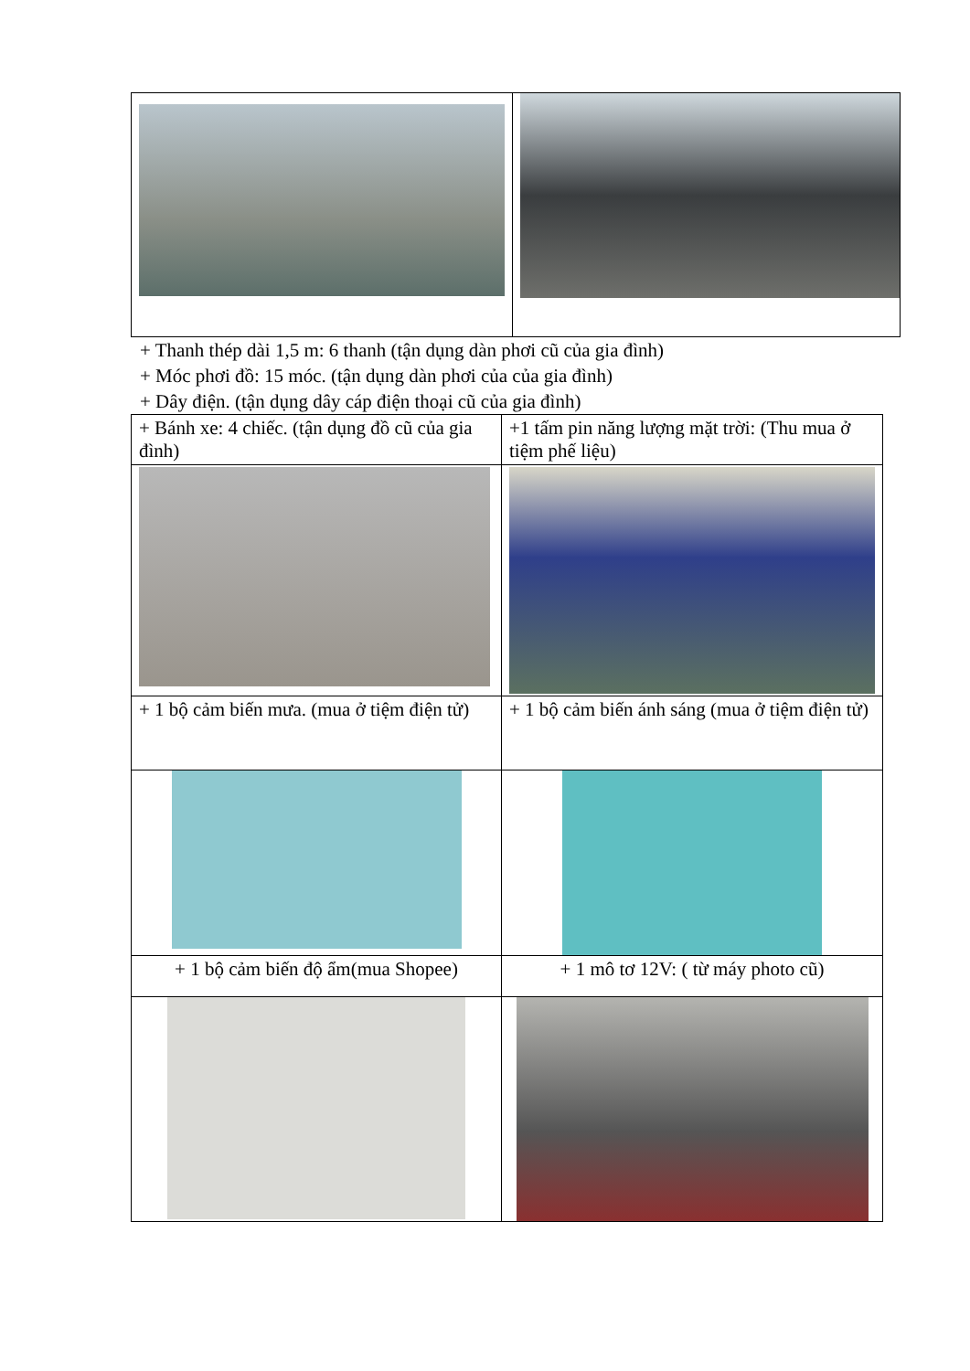+ Thanh thép dài 1,5 m: 6 thanh (tận dụng dàn phơi cũ của gia đình)
+ Móc phơi đồ: 15 móc. (tận dụng dàn phơi của của gia đình)
+ Dây điện. (tận dụng dây cáp điện thoại cũ của gia đình)
| + Bánh xe: 4 chiếc. (tận dụng đồ cũ của gia đình) | +1 tấm pin năng lượng mặt trời: (Thu mua ở tiệm phế liệu) |
| + 1 bộ cảm biến mưa. (mua ở tiệm điện tử) | + 1 bộ cảm biến ánh sáng (mua ở tiệm điện tử) |
| + 1 bộ cảm biến độ ẩm(mua Shopee) | + 1 mô tơ 12V: ( từ máy photo cũ) |